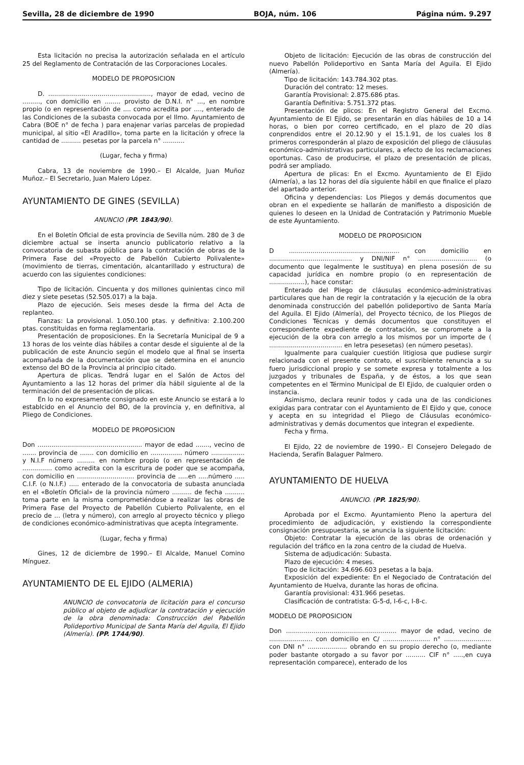Sevilla, 28 de diciembre de 1990 BOJA, núm. 106 Página núm. 9.297
Esta licitación no precisa la autorización señalada en el artículo 25 del Reglamento de Contratación de las Corporaciones Locales.
MODELO DE PROPOSICION
D. ...................................................., mayor de edad, vecino de ........., con domicilio en ........ provisto de D.N.I. n° ..., en nombre propio (o en representación de .... como acredita por ...., enterado de las Condiciones de la subasta convocada por el Ilmo. Ayuntamiento de Cabra (BOE n° de fecha ) para enajenar varias parcelas de propiedad municipal, al sitio «El Aradillo», toma parte en la licitación y ofrece la cantidad de .......... pesetas por la parcela n° ...........
(Lugar, fecha y firma)
Cabra, 13 de noviembre de 1990.– El Alcalde, Juan Muñoz Muñoz.– El Secretario, Juan Malero López.
AYUNTAMIENTO DE GINES (SEVILLA)
ANUNCIO (PP. 1843/90).
En el Boletín Oficial de esta provincia de Sevilla núm. 280 de 3 de diciembre actual se inserta anuncio publicatorio relativo a la convocatoria de subasta pública para la contratación de obras de la Primera Fase del «Proyecto de Pabellón Cubierto Polivalente» (movimiento de tierras, cimentación, alcantarillado y estructura) de acuerdo con las siguientes condiciones:
Tipo de licitación. Cincuenta y dos millones quinientas cinco mil diez y siete pesetas (52.505.017) a la baja.
Plazo de ejecución. Seis meses desde la firma del Acta de replanteo.
Fianzas: La provisional. 1.050.100 ptas. y definitiva: 2.100.200 ptas. constituidas en forma reglamentaria.
Presentación de proposiciones. En la Secretaría Municipal de 9 a 13 horas de los veinte días hábiles a contar desde el siguiente al de la publicación de este Anuncio según el modelo que al final se inserta acompañada de la documentación que se determina en el anuncio extenso del BO de la Provincia al principio citado.
Apertura de plicas. Tendrá lugar en el Salón de Actos del Ayuntamiento a las 12 horas del primer día hábil siguiente al de la terminación del de presentación de plicas.
En lo no expresamente consignado en este Anuncio se estará a lo establcido en el Anuncio del BO, de la provincia y, en definitiva, al Pliego de Condiciones.
MODELO DE PROPOSICION
Don ..................................................... mayor de edad ......., vecino de ....... provincia de ....... con domicilio en ................ número ................. y N.I.F número ......... en nombre propio (o en representación de ............... como acredita con la escritura de poder que se acompaña, con domicilio en ............................. provincia de .....en .....número ..... C.I.F. (o N.I.F.) ..... enterado de la convocatoria de subasta anunciada en el «Boletín Oficial» de la provincia número .......... de fecha .......... toma parte en la misma comprometiéndose a realizar las obras de Primera Fase del Proyecto de Pabellón Cubierto Polivalente, en el precio de ... (letra y número), con arreglo al proyecto técnico y pliego de condiciones económico-administrativas que acepta íntegramente.
(Lugar, fecha y firma)
Gines, 12 de diciembre de 1990.– El Alcalde, Manuel Comino Mínguez.
AYUNTAMIENTO DE EL EJIDO (ALMERIA)
ANUNCIO de convocatoria de licitación para el concurso público al objeto de adjudicar la contratación y ejecución de la obra denominada: Construcción del Pabellón Polideportivo Municipal de Santa María del Aguila, El Ejido (Almería). (PP. 1744/90).
Objeto de licitación: Ejecución de las obras de construcción del nuevo Pabellón Polideportivo en Santa María del Aguila. El Ejido (Almería).
Tipo de licitación: 143.784.302 ptas.
Duración del contrato: 12 meses.
Garantía Provisional: 2.875.686 ptas.
Garantía Definitiva: 5.751.372 ptas.
Presentación de plicos: En el Registro General del Excmo. Ayuntamiento de El Ejido, se presentarán en días hábiles de 10 a 14 horas, o bien por correo certificado, en el plazo de 20 días conprendidos entre el 20.12.90 y el 15.1.91, de los cuales los 8 primeros corresponderán al plazo de exposición del pliego de cláusulas económico-administrativas particulares, a efecto de los reclamaciones oportunas. Caso de producirse, el plazo de presentación de plicas, podrá ser ampliado.
Apertura de plicas: En el Excmo. Ayuntamiento de El Ejido (Almería), a las 12 horas del día siguiente hábil en que finalice el plazo del apartado anterior.
Oficina y dependencias: Los Pliegos y demás documentos que obran en el expediente se hallarán de manifiesto a disposición de quienes lo deseen en la Unidad de Contratación y Patrimonio Mueble de este Ayuntamiento.
MODELO DE PROPOSICION
D ........................................................ con domicilio en .......................................... y DNI/NIF n° .............................. (o documento que legalmente le sustituya) en plena posesión de su capacidad jurídica en nombre propio (o en representación de ..................), hace constar:
Enterado del Pliego de cláusulas económico-administrativas particulares que han de regir la contratación y la ejecución de la obra denominada construcción del pabellón polideportivo de Santa María del Aguila. El Ejido (Almería), del Proyecto técnico, de los Pliegos de Condiciones Técnicas y demás documentos que constituyen el correspondiente expediente de contratación, se compromete a la ejecución de la obra con arreglo a los mismos por un importe de ( ..................................... en letra pesesetas) (en número pesetas).
Igualmente para cualquier cuestión litigiosa que pudiese surgir relacionada con el presente contrato, el suscribiente renuncia a su fuero jurisdiccional propio y se somete expresa y totalmente a los juzgados y tribunales de España, y de éstos, a los que sean competentes en el Término Municipal de El Ejido, de cualquier orden o instancia.
Asimismo, declara reunir todos y cada una de las condiciones exigidas para contratar con el Ayuntamiento de El Ejido y que, conoce y acepta en su integridad el Pliego de Cláusulas económico-administrativas y demás documentos que integran el expediente.
Fecha y firma.
El Ejido, 22 de noviembre de 1990.- El Consejero Delegado de Hacienda, Serafín Balaguer Palmero.
AYUNTAMIENTO DE HUELVA
ANUNCIO. (PP. 1825/90).
Aprobada por el Excmo. Ayuntamiento Pleno la apertura del procedimiento de adjudicación, y existiendo la correspondiente consignación presupuestaria, se anuncia la siguiente licitación:
Objeto: Contratar la ejecución de las obras de ordenación y regulación del tráfico en la zona centro de la ciudad de Huelva.
Sistema de adjudicación: Subasta.
Plazo de ejecución: 4 meses.
Tipo de licitación: 34.696.603 pesetas a la baja.
Exposición del expediente: En el Negociado de Contratación del Ayuntamiento de Huelva, durante las horas de oficina.
Garantía provisional: 431.966 pesetas.
Clasificación de contratista: G-5-d, I-6-c, I-8-c.
MODELO DE PROPOSICION
Don ........................................................ mayor de edad, vecino de ...................... con domicilio en C/ ........................ n° ........................ con DNI n° .................... obrando en su propio derecho (o, mediante poder bastante otorgado a su favor por .......... CIF n° .....,en cuya representación comparece), enterado de los